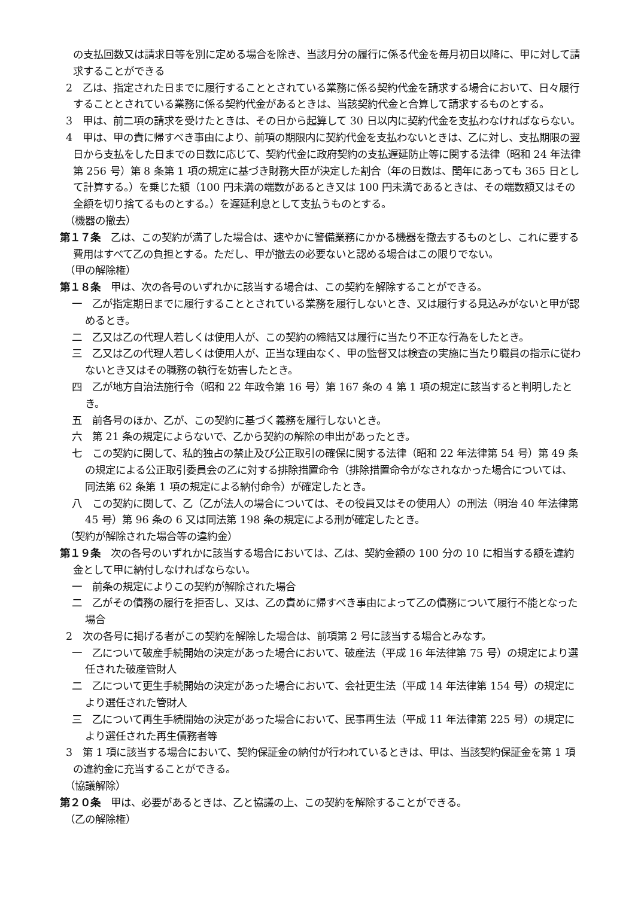の支払回数又は請求日等を別に定める場合を除き、当該月分の履行に係る代金を毎月初日以降に、甲に対して請求することができる
2　乙は、指定された日までに履行することとされている業務に係る契約代金を請求する場合において、日々履行することとされている業務に係る契約代金があるときは、当該契約代金と合算して請求するものとする。
3　甲は、前二項の請求を受けたときは、その日から起算して 30 日以内に契約代金を支払わなければならない。
4　甲は、甲の責に帰すべき事由により、前項の期限内に契約代金を支払わないときは、乙に対し、支払期限の翌日から支払をした日までの日数に応じて、契約代金に政府契約の支払遅延防止等に関する法律（昭和 24 年法律第 256 号）第 8 条第 1 項の規定に基づき財務大臣が決定した割合（年の日数は、閏年にあっても 365 日として計算する。）を乗じた額（100 円未満の端数があるとき又は 100 円未満であるときは、その端数額又はその全額を切り捨てるものとする。）を遅延利息として支払うものとする。
（機器の撤去）
第１７条　乙は、この契約が満了した場合は、速やかに警備業務にかかる機器を撤去するものとし、これに要する費用はすべて乙の負担とする。ただし、甲が撤去の必要ないと認める場合はこの限りでない。
（甲の解除権）
第１８条　甲は、次の各号のいずれかに該当する場合は、この契約を解除することができる。
一　乙が指定期日までに履行することとされている業務を履行しないとき、又は履行する見込みがないと甲が認めるとき。
二　乙又は乙の代理人若しくは使用人が、この契約の締結又は履行に当たり不正な行為をしたとき。
三　乙又は乙の代理人若しくは使用人が、正当な理由なく、甲の監督又は検査の実施に当たり職員の指示に従わないとき又はその職務の執行を妨害したとき。
四　乙が地方自治法施行令（昭和 22 年政令第 16 号）第 167 条の 4 第 1 項の規定に該当すると判明したとき。
五　前各号のほか、乙が、この契約に基づく義務を履行しないとき。
六　第 21 条の規定によらないで、乙から契約の解除の申出があったとき。
七　この契約に関して、私的独占の禁止及び公正取引の確保に関する法律（昭和 22 年法律第 54 号）第 49 条の規定による公正取引委員会の乙に対する排除措置命令（排除措置命令がなされなかった場合については、同法第 62 条第 1 項の規定による納付命令）が確定したとき。
八　この契約に関して、乙（乙が法人の場合については、その役員又はその使用人）の刑法（明治 40 年法律第 45 号）第 96 条の 6 又は同法第 198 条の規定による刑が確定したとき。
（契約が解除された場合等の違約金）
第１９条　次の各号のいずれかに該当する場合においては、乙は、契約金額の 100 分の 10 に相当する額を違約金として甲に納付しなければならない。
一　前条の規定によりこの契約が解除された場合
二　乙がその債務の履行を拒否し、又は、乙の責めに帰すべき事由によって乙の債務について履行不能となった場合
2　次の各号に掲げる者がこの契約を解除した場合は、前項第 2 号に該当する場合とみなす。
一　乙について破産手続開始の決定があった場合において、破産法（平成 16 年法律第 75 号）の規定により選任された破産管財人
二　乙について更生手続開始の決定があった場合において、会社更生法（平成 14 年法律第 154 号）の規定により選任された管財人
三　乙について再生手続開始の決定があった場合において、民事再生法（平成 11 年法律第 225 号）の規定により選任された再生債務者等
3　第 1 項に該当する場合において、契約保証金の納付が行われているときは、甲は、当該契約保証金を第 1 項の違約金に充当することができる。
（協議解除）
第２０条　甲は、必要があるときは、乙と協議の上、この契約を解除することができる。
（乙の解除権）